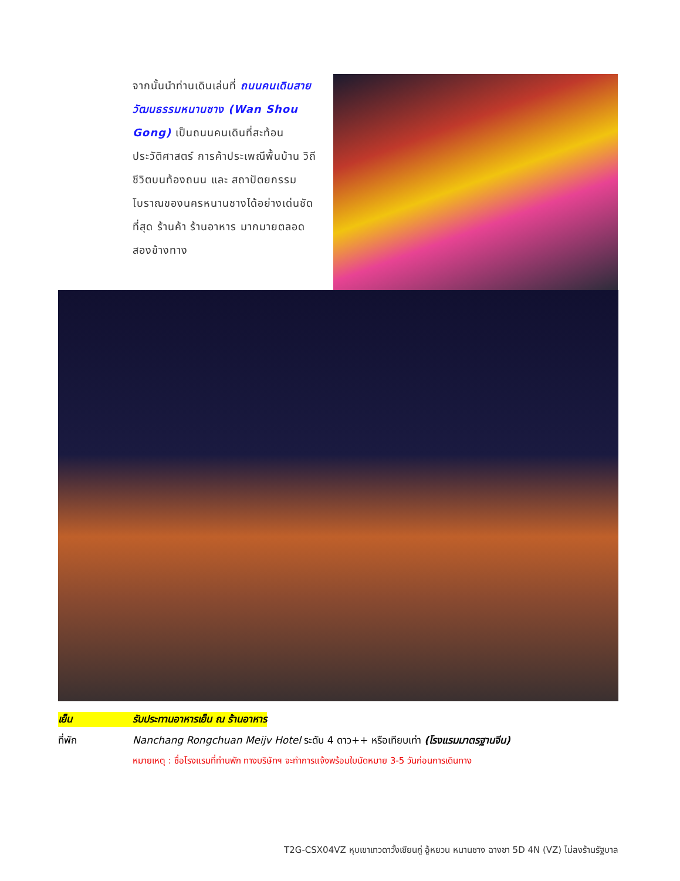จากนั้นนำท่านเดินเล่นที่ ถนนคนเดินสายวัฒนธรรมหนานชาง (Wan Shou Gong) เป็นถนนคนเดินที่สะท้อนประวัติศาสตร์ การค้าประเพณีพื้นบ้าน วิถีชีวิตบนท้องถนน และ สถาปัตยกรรมโบราณของนครหนานชางได้อย่างเด่นชัดที่สุด ร้านค้า ร้านอาหาร มากมายตลอดสองข้างทาง
เย็น รับประทานอาหารเย็น ณ ร้านอาหาร
ที่พัก Nanchang Rongchuan Meijv Hotel ระดับ 4 ดาว++ หรือเทียบเท่า (โรงแรมมาตรฐานจีน)
หมายเหตุ : ชื่อโรงแรมที่ท่านพัก ทางบริษัทฯ จะทำการแจ้งพร้อมใบนัดหมาย 3-5 วันก่อนการเดินทาง
T2G-CSX04VZ หุบเขาเทวดาวั้งเซียนกู่ อู้หยวน หนานชาง ฉางซา 5D 4N (VZ) ไม่ลงร้านรัฐบาล